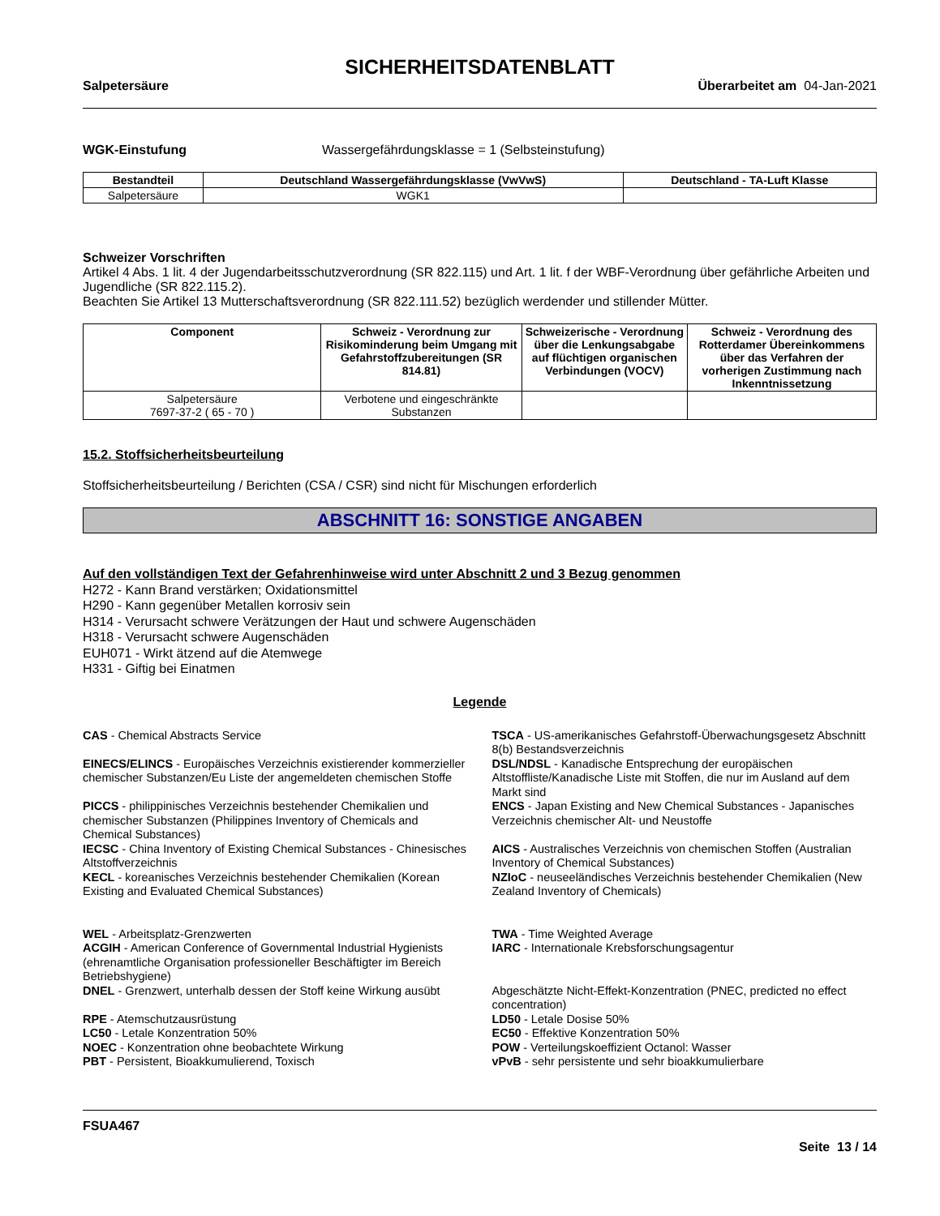SICHERHEITSDATENBLATT
Salpetersäure Überarbeitet am 04-Jan-2021
WGK-Einstufung Wassergefährdungsklasse = 1 (Selbsteinstufung)
| Bestandteil | Deutschland Wassergefährdungsklasse (VwVwS) | Deutschland - TA-Luft Klasse |
| --- | --- | --- |
| Salpetersäure | WGK1 | |
Schweizer Vorschriften
Artikel 4 Abs. 1 lit. 4 der Jugendarbeitsschutzverordnung (SR 822.115) und Art. 1 lit. f der WBF-Verordnung über gefährliche Arbeiten und Jugendliche (SR 822.115.2).
Beachten Sie Artikel 13 Mutterschaftsverordnung (SR 822.111.52) bezüglich werdender und stillender Mütter.
| Component | Schweiz - Verordnung zur Risikominderung beim Umgang mit Gefahrstoffzubereitungen (SR 814.81) | Schweizerische - Verordnung über die Lenkungsabgabe auf flüchtigen organischen Verbindungen (VOCV) | Schweiz - Verordnung des Rotterdamer Übereinkommens über das Verfahren der vorherigen Zustimmung nach Inkenntnissetzung |
| --- | --- | --- | --- |
| Salpetersäure 7697-37-2 ( 65 - 70 ) | Verbotene und eingeschränkte Substanzen | | |
15.2. Stoffsicherheitsbeurteilung
Stoffsicherheitsbeurteilung / Berichten (CSA / CSR) sind nicht für Mischungen erforderlich
ABSCHNITT 16: SONSTIGE ANGABEN
Auf den vollständigen Text der Gefahrenhinweise wird unter Abschnitt 2 und 3 Bezug genommen
H272 - Kann Brand verstärken; Oxidationsmittel
H290 - Kann gegenüber Metallen korrosiv sein
H314 - Verursacht schwere Verätzungen der Haut und schwere Augenschäden
H318 - Verursacht schwere Augenschäden
EUH071 - Wirkt ätzend auf die Atemwege
H331 - Giftig bei Einatmen
Legende
CAS - Chemical Abstracts Service
TSCA - US-amerikanisches Gefahrstoff-Überwachungsgesetz Abschnitt 8(b) Bestandsverzeichnis
EINECS/ELINCS - Europäisches Verzeichnis existierender kommerzieller chemischer Substanzen/Eu Liste der angemeldeten chemischen Stoffe
DSL/NDSL - Kanadische Entsprechung der europäischen Altstoffliste/Kanadische Liste mit Stoffen, die nur im Ausland auf dem Markt sind
PICCS - philippinisches Verzeichnis bestehender Chemikalien und chemischer Substanzen (Philippines Inventory of Chemicals and Chemical Substances)
ENCS - Japan Existing and New Chemical Substances - Japanisches Verzeichnis chemischer Alt- und Neustoffe
IECSC - China Inventory of Existing Chemical Substances - Chinesisches Altstoffverzeichnis
AICS - Australisches Verzeichnis von chemischen Stoffen (Australian Inventory of Chemical Substances)
KECL - koreanisches Verzeichnis bestehender Chemikalien (Korean Existing and Evaluated Chemical Substances)
NZIoC - neuseeländisches Verzeichnis bestehender Chemikalien (New Zealand Inventory of Chemicals)
WEL - Arbeitsplatz-Grenzwerten
ACGIH - American Conference of Governmental Industrial Hygienists (ehrenamtliche Organisation professioneller Beschäftigter im Bereich Betriebshygiene)
DNEL - Grenzwert, unterhalb dessen der Stoff keine Wirkung ausübt
RPE - Atemschutzausrüstung
LC50 - Letale Konzentration 50%
NOEC - Konzentration ohne beobachtete Wirkung
PBT - Persistent, Bioakkumulierend, Toxisch
TWA - Time Weighted Average
IARC - Internationale Krebsforschungsagentur
Abgeschätzte Nicht-Effekt-Konzentration (PNEC, predicted no effect concentration)
LD50 - Letale Dosise 50%
EC50 - Effektive Konzentration 50%
POW - Verteilungskoeffizient Octanol: Wasser
vPvB - sehr persistente und sehr bioakkumulierbare
FSUA467
Seite 13 / 14